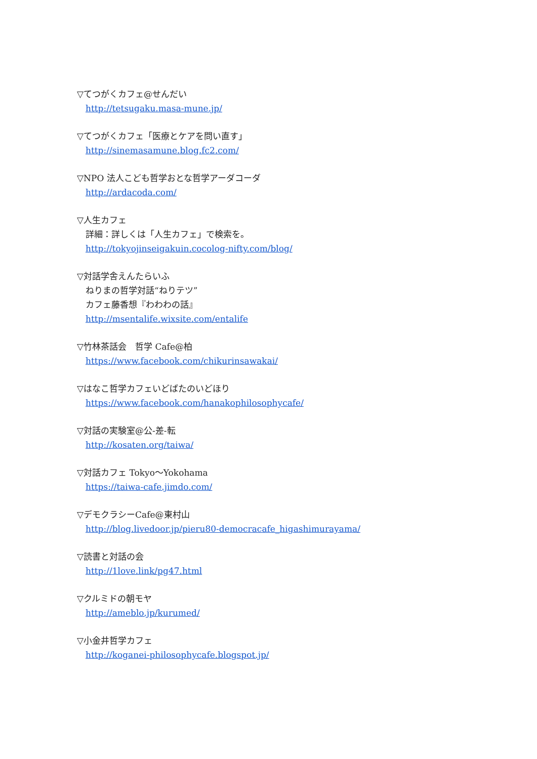▽てつがくカフェ@せんだい
http://tetsugaku.masa-mune.jp/
▽てつがくカフェ「医療とケアを問い直す」
http://sinemasamune.blog.fc2.com/
▽NPO 法人こども哲学おとな哲学アーダコーダ
http://ardacoda.com/
▽人生カフェ
詳細：詳しくは「人生カフェ」で検索を。
http://tokyojinseigakuin.cocolog-nifty.com/blog/
▽対話学舎えんたらいふ
ねりまの哲学対話“ねりテツ”
カフェ藤香想『わわわの話』
http://msentalife.wixsite.com/entalife
▽竹林茶話会　哲学 Cafe@柏
https://www.facebook.com/chikurinsawakai/
▽はなこ哲学カフェいどばたのいどほり
https://www.facebook.com/hanakophilosophycafe/
▽対話の実験室@公-差-転
http://kosaten.org/taiwa/
▽対話カフェ Tokyo～Yokohama
https://taiwa-cafe.jimdo.com/
▽デモクラシーCafe@東村山
http://blog.livedoor.jp/pieru80-democracafe_higashimurayama/
▽読書と対話の会
http://1love.link/pg47.html
▽クルミドの朝モヤ
http://ameblo.jp/kurumed/
▽小金井哲学カフェ
http://koganei-philosophycafe.blogspot.jp/